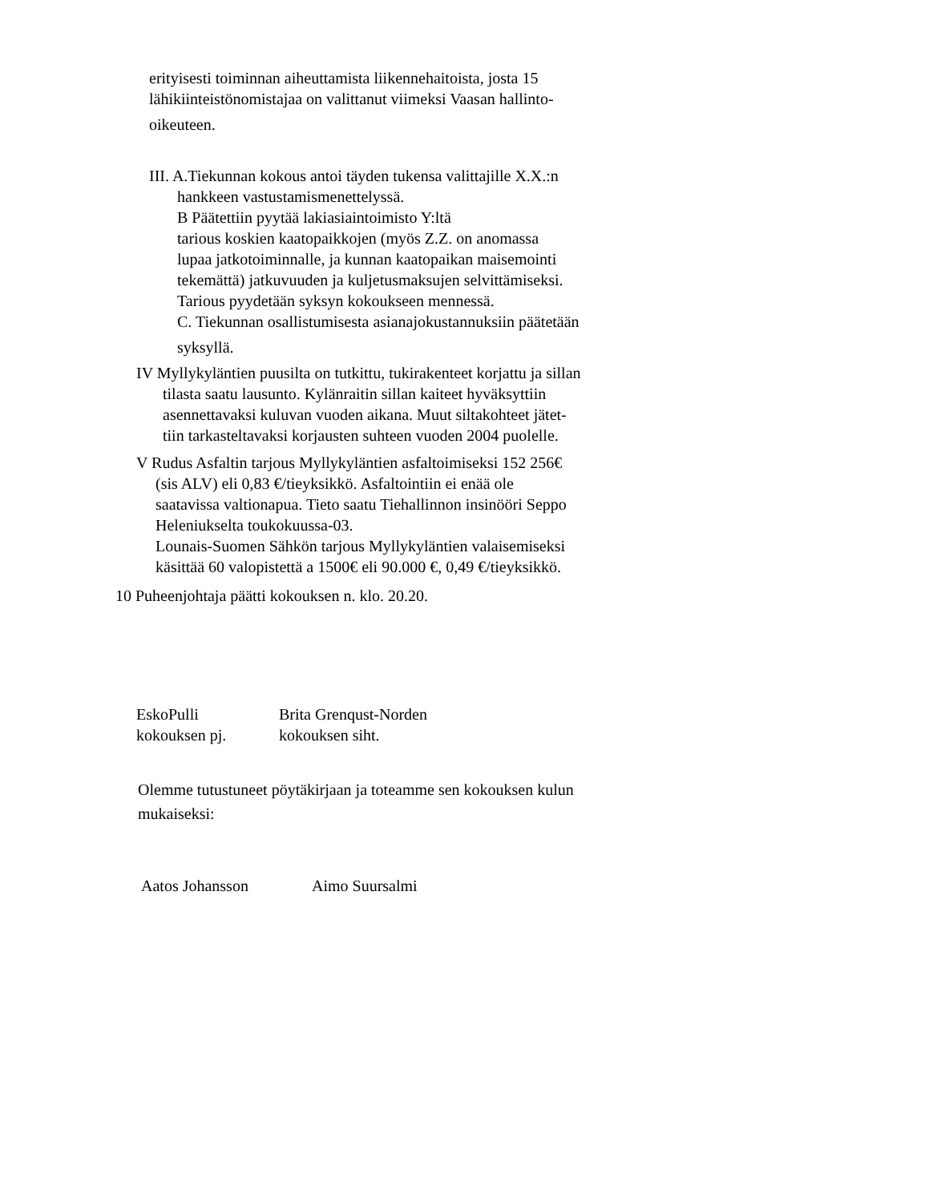erityisesti toiminnan aiheuttamista liikennehaitoista, josta 15
lähikiinteistönomistajaa on valittanut viimeksi Vaasan hallinto-
oikeuteen.
III. A.Tiekunnan kokous antoi täyden tukensa valittajille X.X.:n
hankkeen vastustamismenettelyssä.
B Päätettiin pyytää lakiasiaintoimisto Y:ltä
tarious koskien kaatopaikkojen (myös Z.Z. on anomassa
lupaa jatkotoiminnalle, ja kunnan kaatopaikan maisemointi
tekemättä) jatkuvuuden ja kuljetusmaksujen selvittämiseksi.
Tarious pyydetään syksyn kokoukseen mennessä.
C. Tiekunnan osallistumisesta asianajokustannuksiin päätetään
syksyllä.
IV Myllykyläntien puusilta on tutkittu, tukirakenteet korjattu ja sillan
tilasta saatu lausunto. Kylänraitin sillan kaiteet hyväksyttiin
asennettavaksi kuluvan vuoden aikana. Muut siltakohteet jätet-
tiin tarkasteltavaksi korjausten suhteen vuoden 2004 puolelle.
V Rudus Asfaltin tarjous Myllykyläntien asfaltoimiseksi 152 256€
(sis ALV) eli 0,83 €/tieyksikkö. Asfaltointiin ei enää ole
saatavissa valtionapua. Tieto saatu Tiehallinnon insinööri Seppo
Heleniukselta toukokuussa-03.
Lounais-Suomen Sähkön tarjous Myllykyläntien valaisemiseksi
käsittää 60 valopistettä a 1500€ eli 90.000 €, 0,49 €/tieyksikkö.
10 Puheenjohtaja päätti kokouksen n. klo. 20.20.
EskoPulli
Brita Grenqust-Norden
kokouksen pj.
kokouksen siht.
Olemme tutustuneet pöytäkirjaan ja toteamme sen kokouksen kulun
mukaiseksi:
Aatos Johansson
Aimo Suursalmi